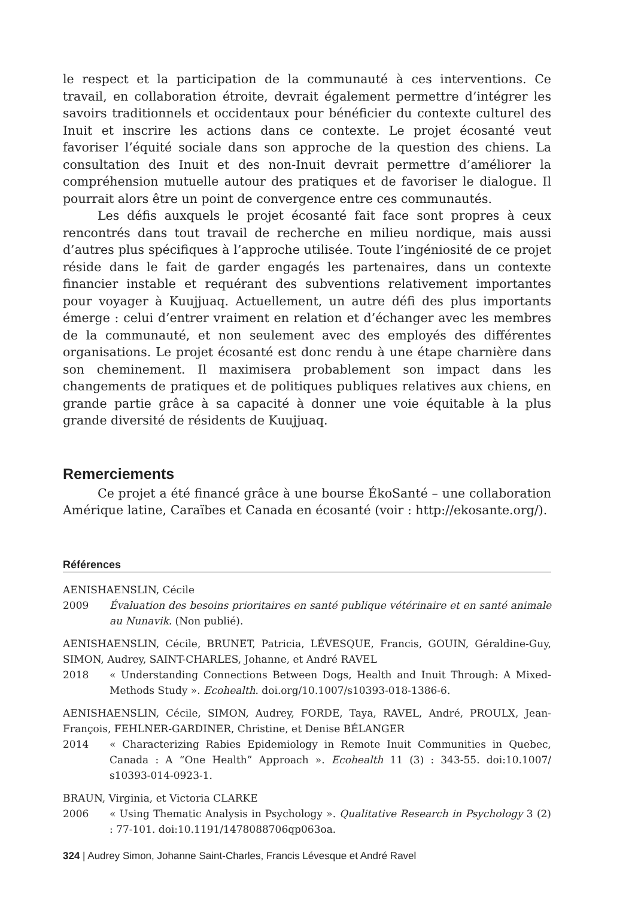le respect et la participation de la communauté à ces interventions. Ce travail, en collaboration étroite, devrait également permettre d’intégrer les savoirs traditionnels et occidentaux pour bénéficier du contexte culturel des Inuit et inscrire les actions dans ce contexte. Le projet écosanté veut favoriser l’équité sociale dans son approche de la question des chiens. La consultation des Inuit et des non-Inuit devrait permettre d’améliorer la compréhension mutuelle autour des pratiques et de favoriser le dialogue. Il pourrait alors être un point de convergence entre ces communautés.
Les défis auxquels le projet écosanté fait face sont propres à ceux rencontrés dans tout travail de recherche en milieu nordique, mais aussi d’autres plus spécifiques à l’approche utilisée. Toute l’ingéniosité de ce projet réside dans le fait de garder engagés les partenaires, dans un contexte financier instable et requérant des subventions relativement importantes pour voyager à Kuujjuaq. Actuellement, un autre défi des plus importants émerge : celui d’entrer vraiment en relation et d’échanger avec les membres de la communauté, et non seulement avec des employés des différentes organisations. Le projet écosanté est donc rendu à une étape charnière dans son cheminement. Il maximisera probablement son impact dans les changements de pratiques et de politiques publiques relatives aux chiens, en grande partie grâce à sa capacité à donner une voie équitable à la plus grande diversité de résidents de Kuujjuaq.
Remerciements
Ce projet a été financé grâce à une bourse ÉkoSanté – une collaboration Amérique latine, Caraïbes et Canada en écosanté (voir : http://ekosante.org/).
Références
AENISHAENSLIN, Cécile
2009 Évaluation des besoins prioritaires en santé publique vétérinaire et en santé animale au Nunavik. (Non publié).
AENISHAENSLIN, Cécile, BRUNET, Patricia, LÉVESQUE, Francis, GOUIN, Géraldine-Guy, SIMON, Audrey, SAINT-CHARLES, Johanne, et André RAVEL
2018 « Understanding Connections Between Dogs, Health and Inuit Through: A Mixed-Methods Study ». Ecohealth. doi.org/10.1007/s10393-018-1386-6.
AENISHAENSLIN, Cécile, SIMON, Audrey, FORDE, Taya, RAVEL, André, PROULX, Jean-François, FEHLNER-GARDINER, Christine, et Denise BÉLANGER
2014 « Characterizing Rabies Epidemiology in Remote Inuit Communities in Quebec, Canada : A “One Health” Approach ». Ecohealth 11 (3) : 343-55. doi:10.1007/ s10393-014-0923-1.
BRAUN, Virginia, et Victoria CLARKE
2006 « Using Thematic Analysis in Psychology ». Qualitative Research in Psychology 3 (2) : 77-101. doi:10.1191/1478088706qp063oa.
324 | Audrey Simon, Johanne Saint-Charles, Francis Lévesque et André Ravel